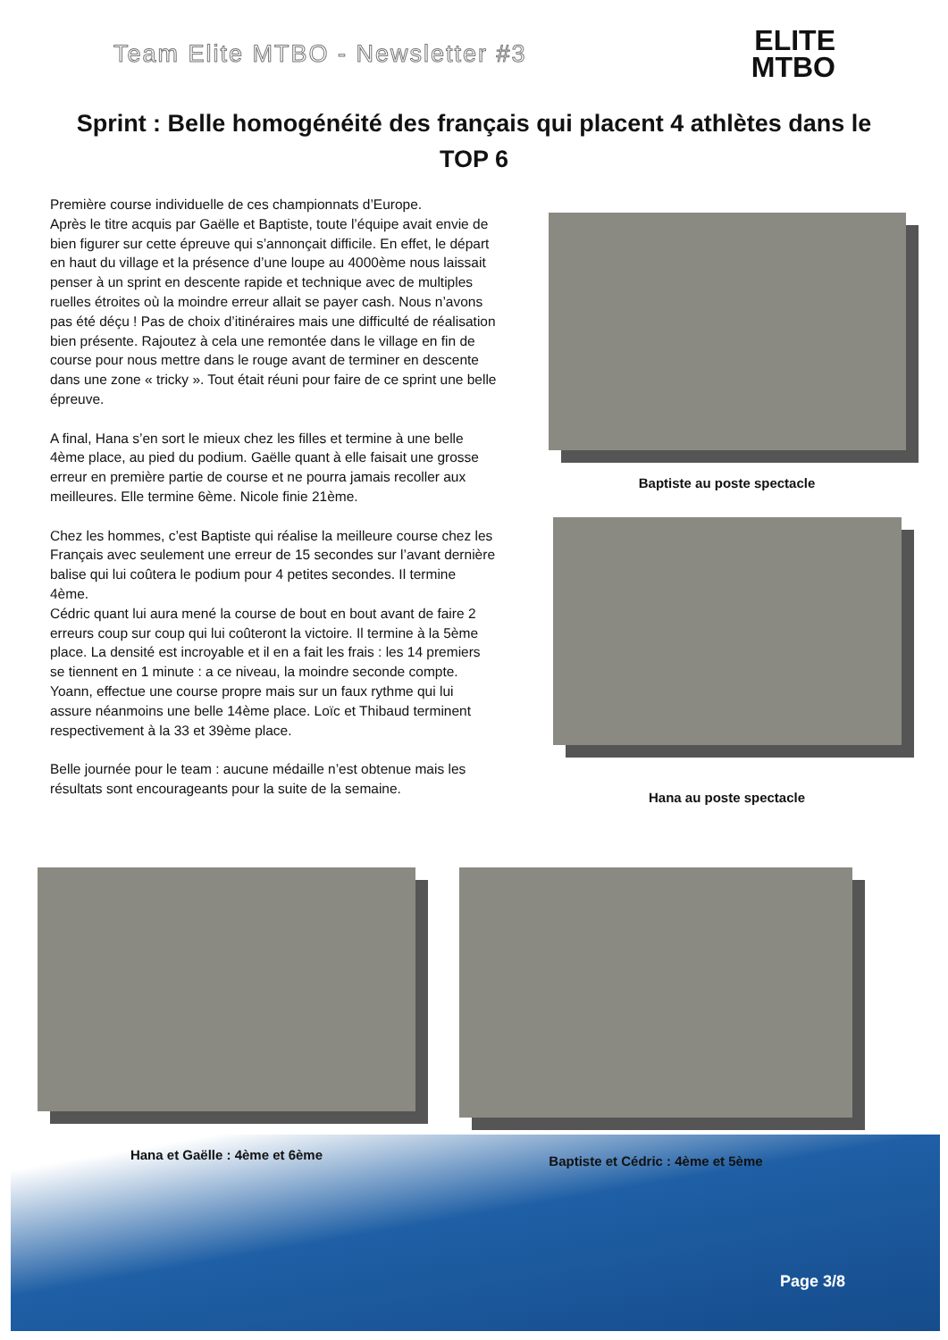Team Elite MTBO - Newsletter #3
ELITE
MTBO
Sprint : Belle homogénéité des français qui placent 4 athlètes dans le TOP 6
Première course individuelle de ces championnats d’Europe.
Après le titre acquis par Gaëlle et Baptiste, toute l’équipe avait envie de bien figurer sur cette épreuve qui s’annonçait difficile. En effet, le départ en haut du village et la présence d’une loupe au 4000ème nous laissait penser à un sprint en descente rapide et technique avec de multiples ruelles étroites où la moindre erreur allait se payer cash. Nous n’avons pas été déçu ! Pas de choix d’itinéraires mais une difficulté de réalisation bien présente. Rajoutez à cela une remontée dans le village en fin de course pour nous mettre dans le rouge avant de terminer en descente dans une zone « tricky ». Tout était réuni pour faire de ce sprint une belle épreuve.
A final, Hana s’en sort le mieux chez les filles et termine à une belle 4ème place, au pied du podium. Gaëlle quant à elle faisait une grosse erreur en première partie de course et ne pourra jamais recoller aux meilleures. Elle termine 6ème. Nicole finie 21ème.
Chez les hommes, c’est Baptiste qui réalise la meilleure course chez les Français avec seulement une erreur de 15 secondes sur l’avant dernière balise qui lui coûtera le podium pour 4 petites secondes. Il termine 4ème.
Cédric quant lui aura mené la course de bout en bout avant de faire 2 erreurs coup sur coup qui lui coûteront la victoire. Il termine à la 5ème place. La densité est incroyable et il en a fait les frais : les 14 premiers se tiennent en 1 minute : a ce niveau, la moindre seconde compte.
Yoann, effectue une course propre mais sur un faux rythme qui lui assure néanmoins une belle 14ème place. Loïc et Thibaud terminent respectivement à la 33 et 39ème place.
Belle journée pour le team : aucune médaille n’est obtenue mais les résultats sont encourageants pour la suite de la semaine.
Baptiste au poste spectacle
Hana au poste spectacle
Hana et Gaëlle : 4ème et 6ème Baptiste et Cédric : 4ème et 5ème
Page 3/8